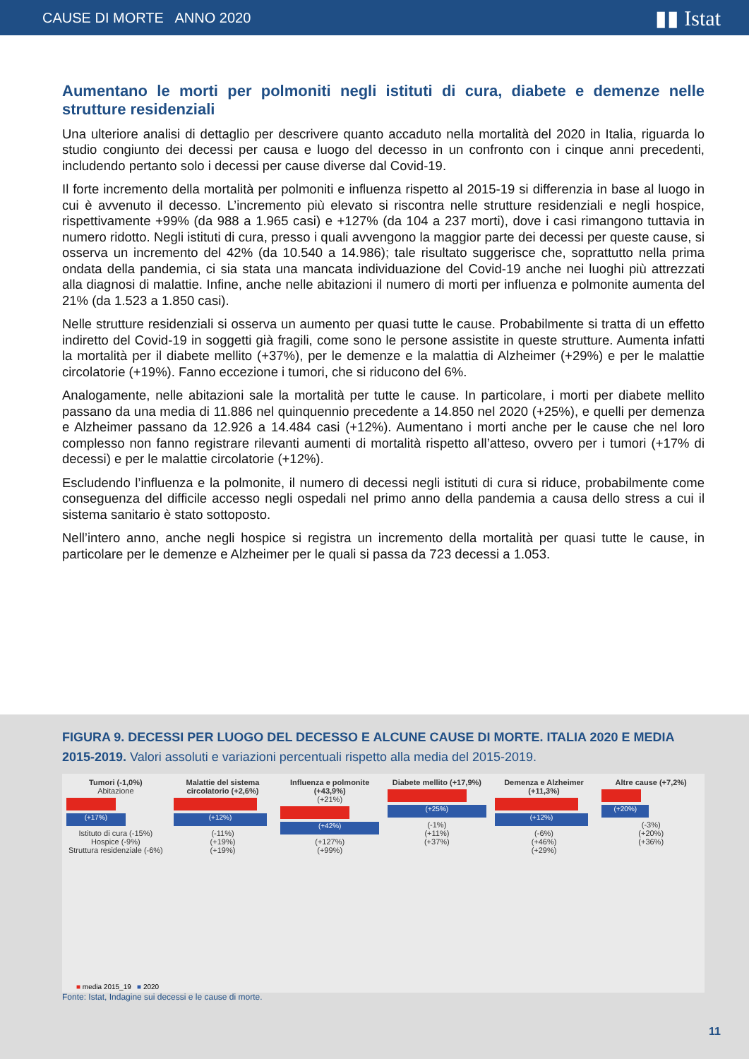CAUSE DI MORTE ANNO 2020 ▮▮ Istat
Aumentano le morti per polmoniti negli istituti di cura, diabete e demenze nelle strutture residenziali
Una ulteriore analisi di dettaglio per descrivere quanto accaduto nella mortalità del 2020 in Italia, riguarda lo studio congiunto dei decessi per causa e luogo del decesso in un confronto con i cinque anni precedenti, includendo pertanto solo i decessi per cause diverse dal Covid-19.
Il forte incremento della mortalità per polmoniti e influenza rispetto al 2015-19 si differenzia in base al luogo in cui è avvenuto il decesso. L’incremento più elevato si riscontra nelle strutture residenziali e negli hospice, rispettivamente +99% (da 988 a 1.965 casi) e +127% (da 104 a 237 morti), dove i casi rimangono tuttavia in numero ridotto. Negli istituti di cura, presso i quali avvengono la maggior parte dei decessi per queste cause, si osserva un incremento del 42% (da 10.540 a 14.986); tale risultato suggerisce che, soprattutto nella prima ondata della pandemia, ci sia stata una mancata individuazione del Covid-19 anche nei luoghi più attrezzati alla diagnosi di malattie. Infine, anche nelle abitazioni il numero di morti per influenza e polmonite aumenta del 21% (da 1.523 a 1.850 casi).
Nelle strutture residenziali si osserva un aumento per quasi tutte le cause. Probabilmente si tratta di un effetto indiretto del Covid-19 in soggetti già fragili, come sono le persone assistite in queste strutture. Aumenta infatti la mortalità per il diabete mellito (+37%), per le demenze e la malattia di Alzheimer (+29%) e per le malattie circolatorie (+19%). Fanno eccezione i tumori, che si riducono del 6%.
Analogamente, nelle abitazioni sale la mortalità per tutte le cause. In particolare, i morti per diabete mellito passano da una media di 11.886 nel quinquennio precedente a 14.850 nel 2020 (+25%), e quelli per demenza e Alzheimer passano da 12.926 a 14.484 casi (+12%). Aumentano i morti anche per le cause che nel loro complesso non fanno registrare rilevanti aumenti di mortalità rispetto all’atteso, ovvero per i tumori (+17% di decessi) e per le malattie circolatorie (+12%).
Escludendo l’influenza e la polmonite, il numero di decessi negli istituti di cura si riduce, probabilmente come conseguenza del difficile accesso negli ospedali nel primo anno della pandemia a causa dello stress a cui il sistema sanitario è stato sottoposto.
Nell’intero anno, anche negli hospice si registra un incremento della mortalità per quasi tutte le cause, in particolare per le demenze e Alzheimer per le quali si passa da 723 decessi a 1.053.
FIGURA 9. DECESSI PER LUOGO DEL DECESSO E ALCUNE CAUSE DI MORTE. ITALIA 2020 E MEDIA 2015-2019. Valori assoluti e variazioni percentuali rispetto alla media del 2015-2019.
Tumori (-1,0%)
Abitazione
(+17%)
Istituto di cura (-15%)
Hospice (-9%)
Struttura residenziale (-6%)
Malattie del sistema circolatorio (+2,6%)
(+12%)
(-11%)
(+19%)
(+19%)
Influenza e polmonite (+43,9%)
(+21%)
(+42%)
(+127%)
(+99%)
Diabete mellito (+17,9%)
(+25%)
(-1%)
(+11%)
(+37%)
Demenza e Alzheimer (+11,3%)
(+12%)
(-6%)
(+46%)
(+29%)
Altre cause (+7,2%)
(+20%)
(-3%)
(+20%)
(+36%)
■ media 2015_19 ■ 2020
Fonte: Istat, Indagine sui decessi e le cause di morte.
11